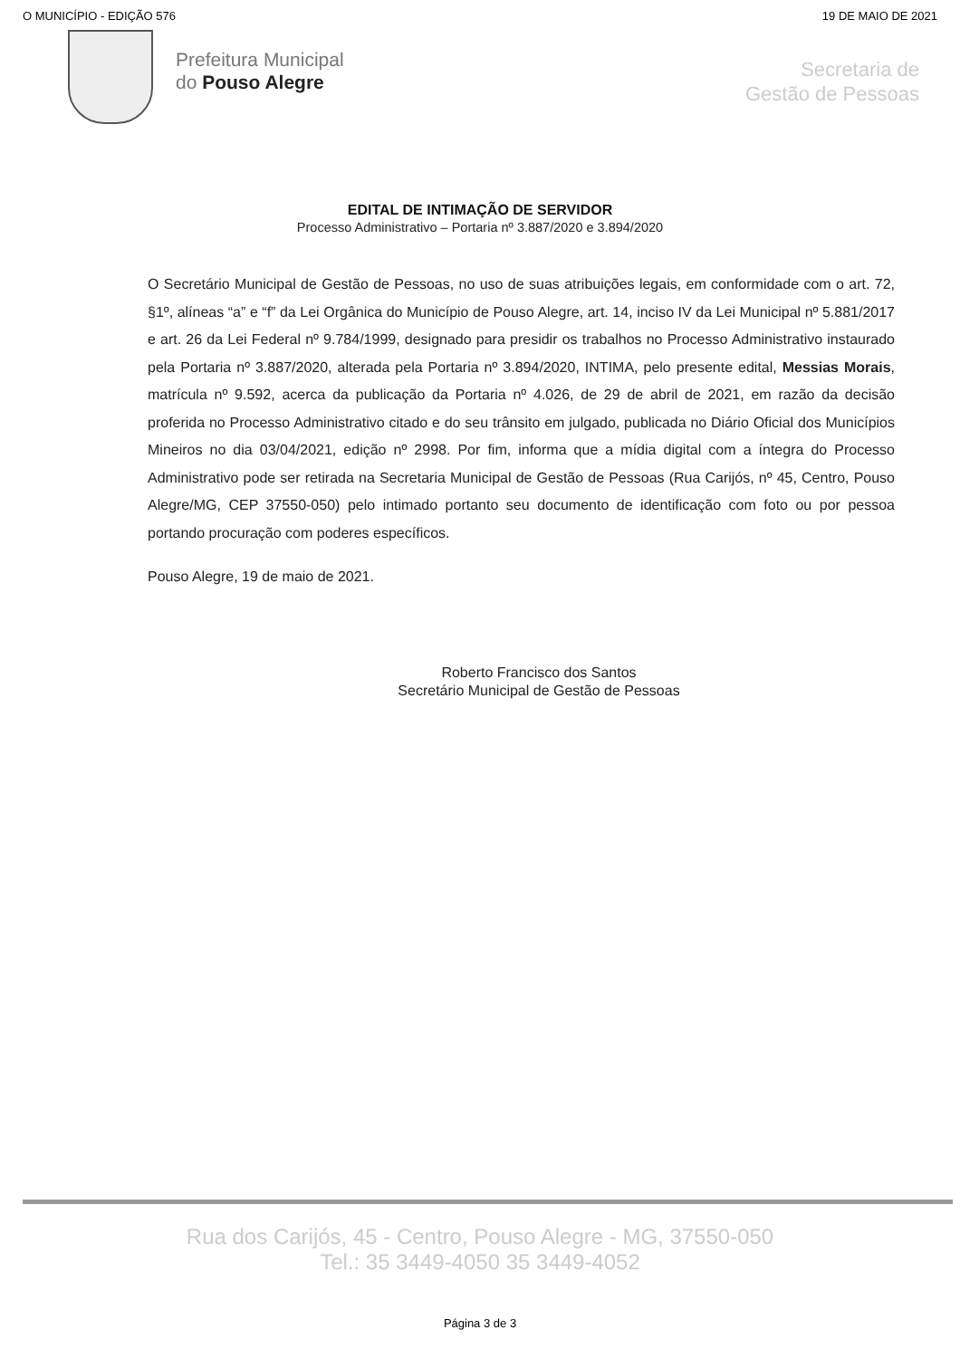O MUNICÍPIO - EDIÇÃO 576 19 DE MAIO DE 2021
Prefeitura Municipal
do Pouso Alegre
Secretaria de
Gestão de Pessoas
EDITAL DE INTIMAÇÃO DE SERVIDOR
Processo Administrativo – Portaria nº 3.887/2020 e 3.894/2020
O Secretário Municipal de Gestão de Pessoas, no uso de suas atribuições legais, em conformidade com o art. 72, §1º, alíneas “a” e “f” da Lei Orgânica do Município de Pouso Alegre, art. 14, inciso IV da Lei Municipal nº 5.881/2017 e art. 26 da Lei Federal nº 9.784/1999, designado para presidir os trabalhos no Processo Administrativo instaurado pela Portaria nº 3.887/2020, alterada pela Portaria nº 3.894/2020, INTIMA, pelo presente edital, Messias Morais, matrícula nº 9.592, acerca da publicação da Portaria nº 4.026, de 29 de abril de 2021, em razão da decisão proferida no Processo Administrativo citado e do seu trânsito em julgado, publicada no Diário Oficial dos Municípios Mineiros no dia 03/04/2021, edição nº 2998. Por fim, informa que a mídia digital com a íntegra do Processo Administrativo pode ser retirada na Secretaria Municipal de Gestão de Pessoas (Rua Carijós, nº 45, Centro, Pouso Alegre/MG, CEP 37550-050) pelo intimado portanto seu documento de identificação com foto ou por pessoa portando procuração com poderes específicos.
Pouso Alegre, 19 de maio de 2021.
Roberto Francisco dos Santos
Secretário Municipal de Gestão de Pessoas
Rua dos Carijós, 45 - Centro, Pouso Alegre - MG, 37550-050
Tel.: 35 3449-4050 35 3449-4052
Página 3 de 3